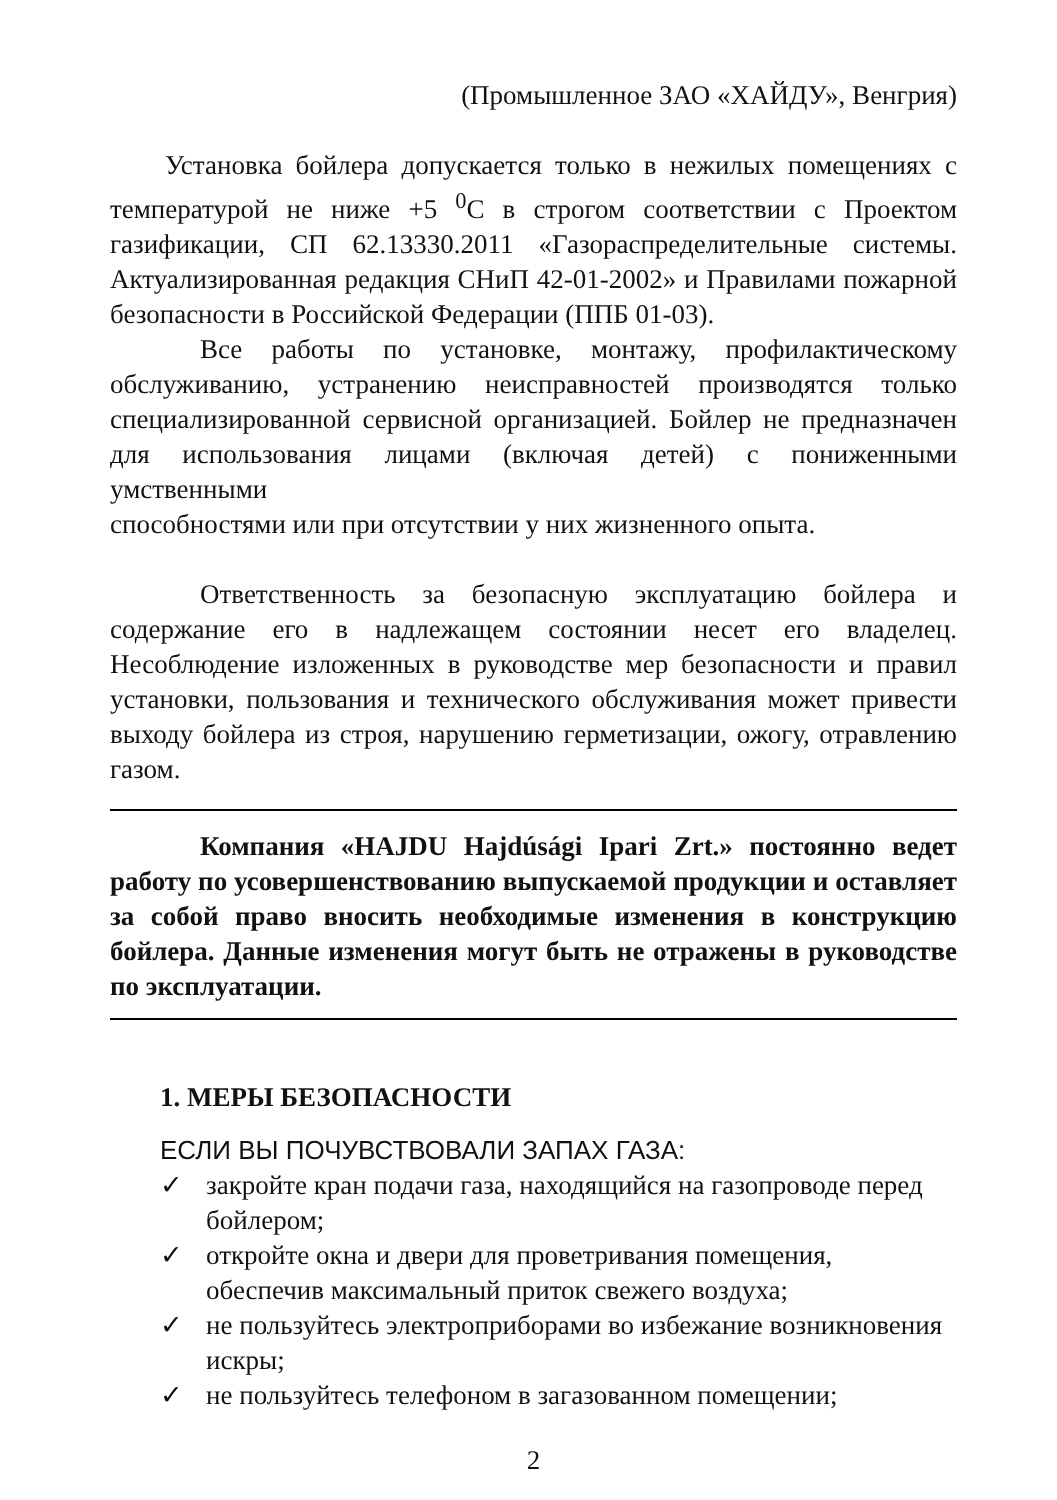(Промышленное ЗАО «ХАЙДУ», Венгрия)
Установка бойлера допускается только в нежилых помещениях с температурой не ниже +5 <sup>0</sup>С в строгом соответствии с Проектом газификации, СП 62.13330.2011 «Газораспределительные системы. Актуализированная редакция СНиП 42-01-2002» и Правилами пожарной безопасности в Российской Федерации (ППБ 01-03).
Все работы по установке, монтажу, профилактическому обслуживанию, устранению неисправностей производятся только специализированной сервисной организацией. Бойлер не предназначен для использования лицами (включая детей) с пониженными умственными
способностями или при отсутствии у них жизненного опыта.
Ответственность за безопасную эксплуатацию бойлера и содержание его в надлежащем состоянии несет его владелец. Несоблюдение изложенных в руководстве мер безопасности и правил установки, пользования и технического обслуживания может привести выходу бойлера из строя, нарушению герметизации, ожогу, отравлению газом.
Компания «HAJDU Hajdúsági Ipari Zrt.» постоянно ведет работу по усовершенствованию выпускаемой продукции и оставляет за собой право вносить необходимые изменения в конструкцию бойлера. Данные изменения могут быть не отражены в руководстве по эксплуатации.
1. МЕРЫ БЕЗОПАСНОСТИ
ЕСЛИ ВЫ ПОЧУВСТВОВАЛИ ЗАПАХ ГАЗА:
✓ закройте кран подачи газа, находящийся на газопроводе перед бойлером;
✓ откройте окна и двери для проветривания помещения, обеспечив максимальный приток свежего воздуха;
✓ не пользуйтесь электроприборами во избежание возникновения искры;
✓ не пользуйтесь телефоном в загазованном помещении;
2